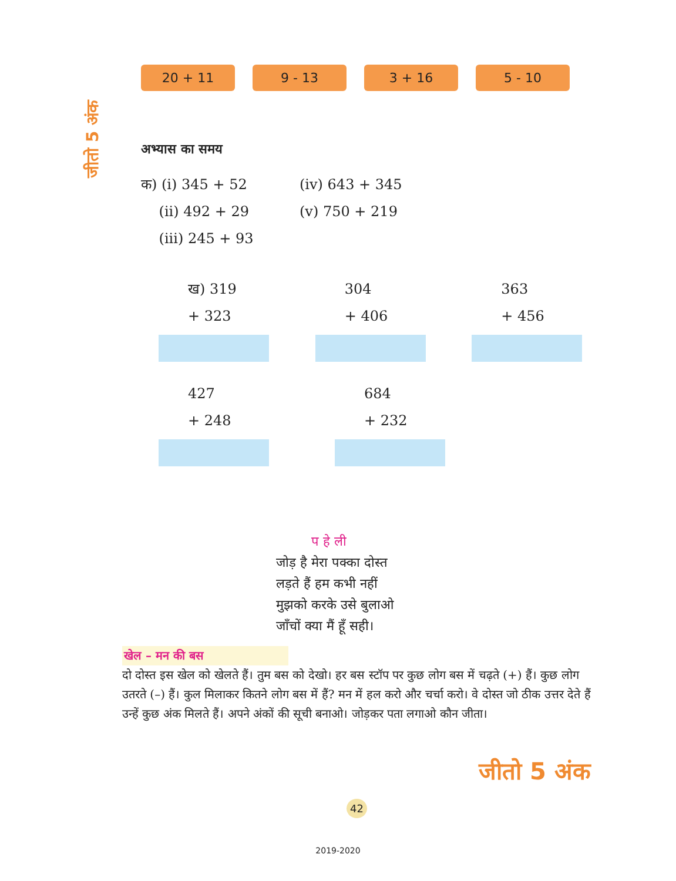20 + 11 9 - 13 3 + 16 5 - 10
जीतो 5 अंक
अभ्यास का समय
क) (i) 345 + 52 (iv) 643 + 345
(ii) 492 + 29 (v) 750 + 219
(iii) 245 + 93
ख) 319
+ 323
304
+ 406
363
+ 456
427
+ 248
684
+ 232
प हे ली
जोड़ है मेरा पक्का दोस्त
लड़ते हैं हम कभी नहीं
मुझको करके उसे बुलाओ
जाँचों क्या मैं हूँ सही।
खेल – मन की बस
दो दोस्त इस खेल को खेलते हैं। तुम बस को देखो। हर बस स्टॉप पर कुछ लोग बस में चढ़ते (+) हैं। कुछ लोग उतरते (–) हैं। कुल मिलाकर कितने लोग बस में हैं? मन में हल करो और चर्चा करो। वे दोस्त जो ठीक उत्तर देते हैं उन्हें कुछ अंक मिलते हैं। अपने अंकों की सूची बनाओ। जोड़कर पता लगाओ कौन जीता।
जीतो 5 अंक
42
2019-2020